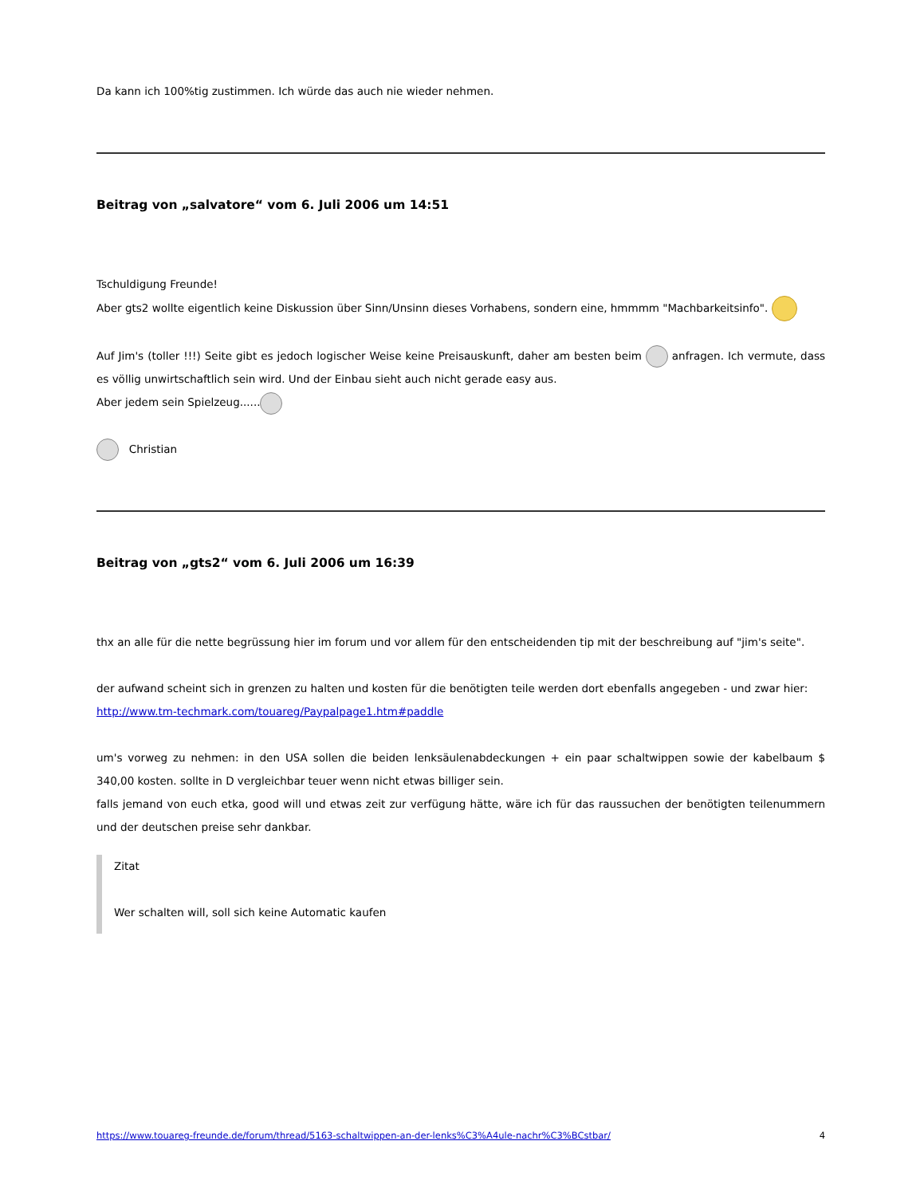Da kann ich 100%tig zustimmen. Ich würde das auch nie wieder nehmen.
Beitrag von „salvatore“ vom 6. Juli 2006 um 14:51
Tschuldigung Freunde!
Aber gts2 wollte eigentlich keine Diskussion über Sinn/Unsinn dieses Vorhabens, sondern eine, hmmmm "Machbarkeitsinfo".
Auf Jim's (toller !!!) Seite gibt es jedoch logischer Weise keine Preisauskunft, daher am besten beim anfragen. Ich vermute, dass es völlig unwirtschaftlich sein wird. Und der Einbau sieht auch nicht gerade easy aus.
Aber jedem sein Spielzeug......
Christian
Beitrag von „gts2“ vom 6. Juli 2006 um 16:39
thx an alle für die nette begrüssung hier im forum und vor allem für den entscheidenden tip mit der beschreibung auf "jim's seite".
der aufwand scheint sich in grenzen zu halten und kosten für die benötigten teile werden dort ebenfalls angegeben - und zwar hier:
http://www.tm-techmark.com/touareg/Paypalpage1.htm#paddle
um's vorweg zu nehmen: in den USA sollen die beiden lenksäulenabdeckungen + ein paar schaltwippen sowie der kabelbaum $ 340,00 kosten. sollte in D vergleichbar teuer wenn nicht etwas billiger sein.
falls jemand von euch etka, good will und etwas zeit zur verfügung hätte, wäre ich für das raussuchen der benötigten teilenummern und der deutschen preise sehr dankbar.
Zitat
Wer schalten will, soll sich keine Automatic kaufen
https://www.touareg-freunde.de/forum/thread/5163-schaltwippen-an-der-lenks%C3%A4ule-nachr%C3%BCstbar/ 4